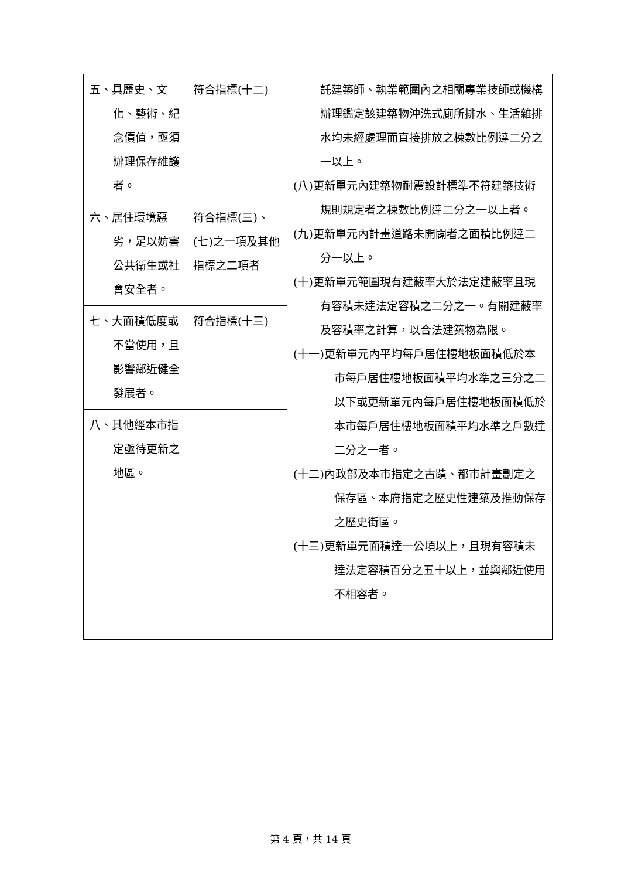| 五、具歷史、文化、藝術、紀念價值，亟須辦理保存維護者。 | 符合指標(十二) | 託建築師、執業範圍內之相關專業技師或機構辦理鑑定該建築物沖洗式廁所排水、生活雜排水均未經處理而直接排放之棟數比例達二分之一以上。 (八)更新單元內建築物耐震設計標準不符建築技術規則規定者之棟數比例達二分之一以上者。 (九)更新單元內計畫道路未開闢者之面積比例達二分一以上。 (十)更新單元範圍現有建蔽率大於法定建蔽率且現有容積未達法定容積之二分之一。有關建蔽率及容積率之計算，以合法建築物為限。 (十一)更新單元內平均每戶居住樓地板面積低於本市每戶居住樓地板面積平均水準之三分之二以下或更新單元內每戶居住樓地板面積低於本市每戶居住樓地板面積平均水準之戶數達二分之一者。 (十二)內政部及本市指定之古蹟、都市計畫劃定之保存區、本府指定之歷史性建築及推動保存之歷史街區。 (十三)更新單元面積達一公頃以上，且現有容積未達法定容積百分之五十以上，並與鄰近使用不相容者。 |
| 六、居住環境惡劣，足以妨害公共衛生或社會安全者。 | 符合指標(三)、(七)之一項及其他指標之二項者 | |
| 七、大面積低度或不當使用，且影響鄰近健全發展者。 | 符合指標(十三) | |
| 八、其他經本市指定亟待更新之地區。 | | |
第 4 頁，共 14 頁